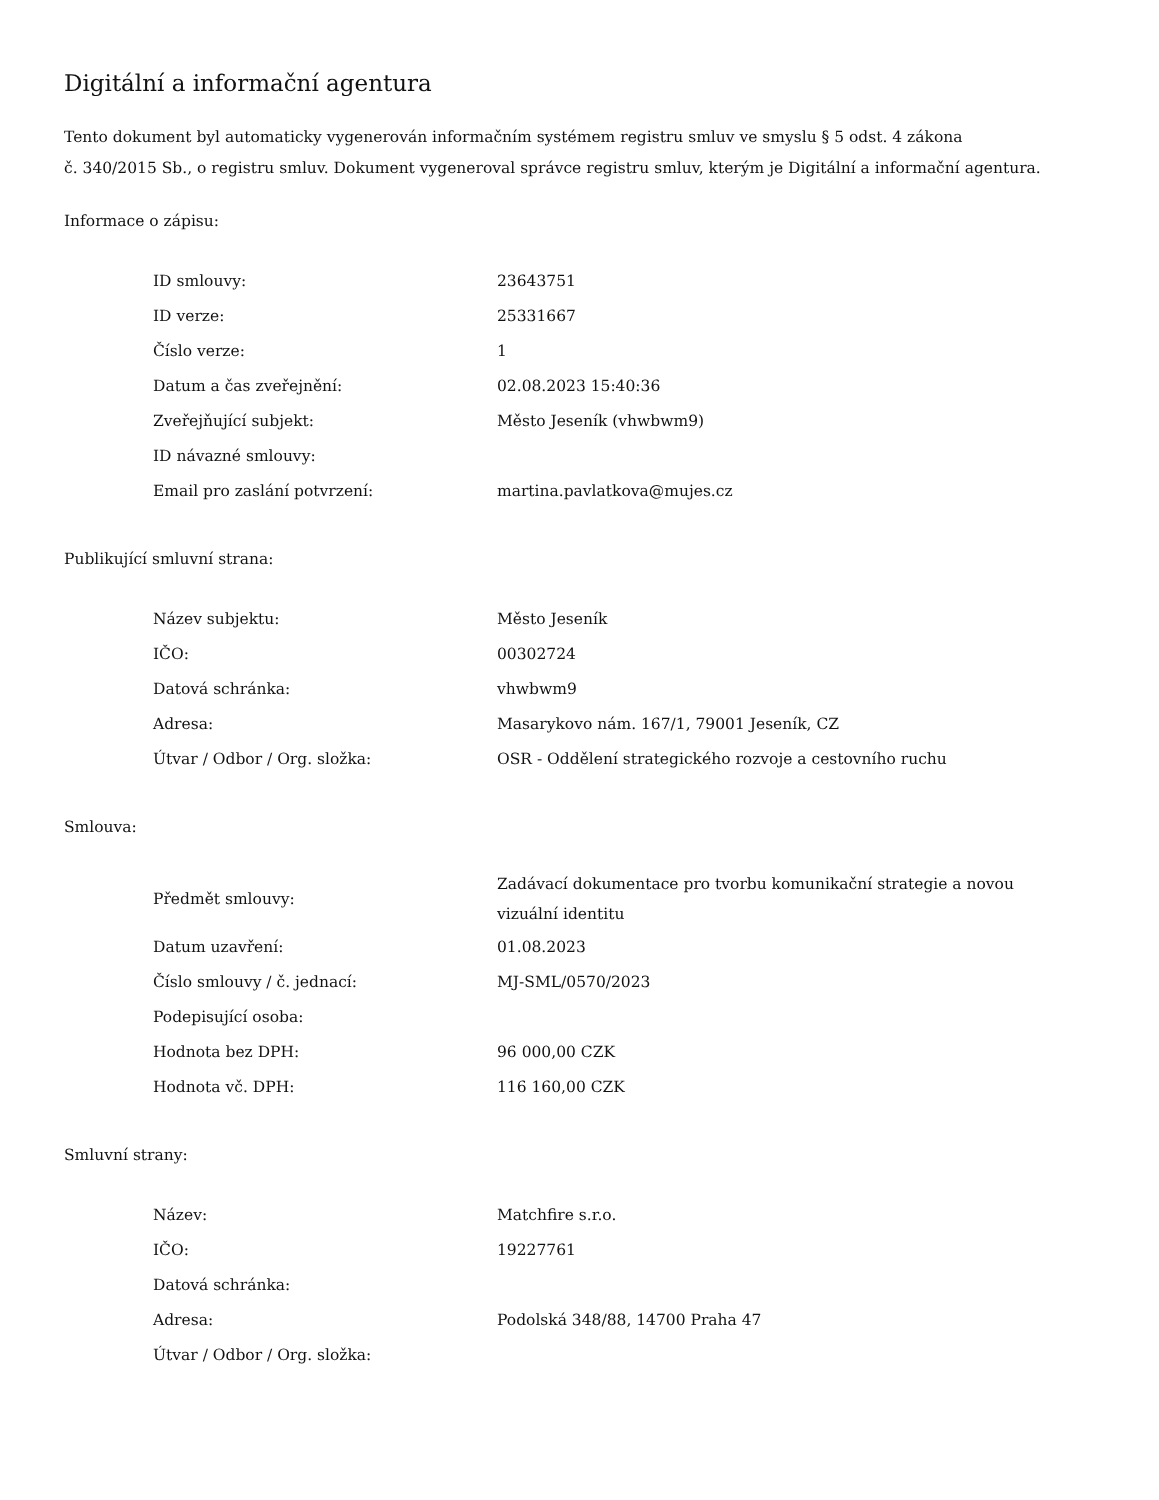Digitální a informační agentura
Tento dokument byl automaticky vygenerován informačním systémem registru smluv ve smyslu § 5 odst. 4 zákona
č. 340/2015 Sb., o registru smluv. Dokument vygeneroval správce registru smluv, kterým je Digitální a informační agentura.
Informace o zápisu:
| ID smlouvy: | 23643751 |
| ID verze: | 25331667 |
| Číslo verze: | 1 |
| Datum a čas zveřejnění: | 02.08.2023 15:40:36 |
| Zveřejňující subjekt: | Město Jeseník (vhwbwm9) |
| ID návazné smlouvy: | |
| Email pro zaslání potvrzení: | martina.pavlatkova@mujes.cz |
Publikující smluvní strana:
| Název subjektu: | Město Jeseník |
| IČO: | 00302724 |
| Datová schránka: | vhwbwm9 |
| Adresa: | Masarykovo nám. 167/1, 79001 Jeseník, CZ |
| Útvar / Odbor / Org. složka: | OSR - Oddělení strategického rozvoje a cestovního ruchu |
Smlouva:
| Předmět smlouvy: | Zadávací dokumentace pro tvorbu komunikační strategie a novou vizuální identitu |
| Datum uzavření: | 01.08.2023 |
| Číslo smlouvy / č. jednací: | MJ-SML/0570/2023 |
| Podepisující osoba: | |
| Hodnota bez DPH: | 96 000,00 CZK |
| Hodnota vč. DPH: | 116 160,00 CZK |
Smluvní strany:
| Název: | Matchfire s.r.o. |
| IČO: | 19227761 |
| Datová schránka: | |
| Adresa: | Podolská 348/88, 14700 Praha 47 |
| Útvar / Odbor / Org. složka: | |